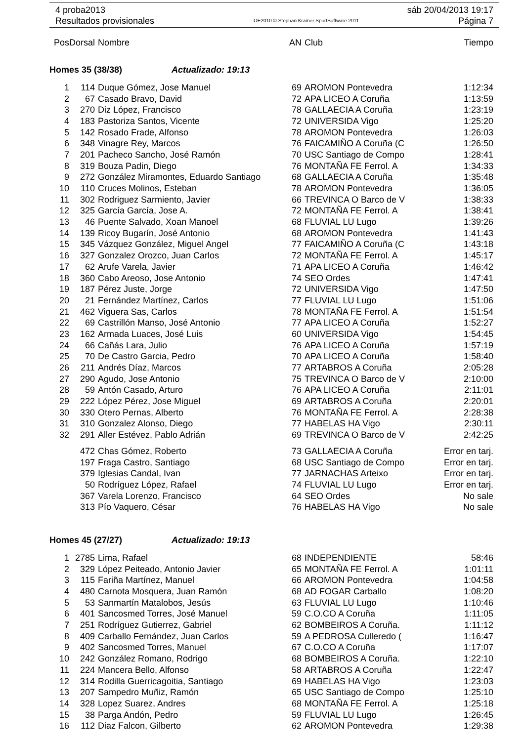4 proba2013 sáb 20/04/2013 19:17
Resultados provisionales OE2010 © Stephan Krämer SportSoftware 2011 Página 7
| Pos | Dorsal | Nombre | AN | Club | Tiempo |
| --- | --- | --- | --- | --- | --- |
| Homes 35 (38/38) Actualizado: 19:13 | | | | | |
| 1 | 114 | Duque Gómez, Jose Manuel | 69 | AROMON Pontevedra | 1:12:34 |
| 2 | 67 | Casado Bravo, David | 72 | APA LICEO A Coruña | 1:13:59 |
| 3 | 270 | Diz López, Francisco | 78 | GALLAECIA A Coruña | 1:23:19 |
| 4 | 183 | Pastoriza Santos, Vicente | 72 | UNIVERSIDA Vigo | 1:25:20 |
| 5 | 142 | Rosado Frade, Alfonso | 78 | AROMON Pontevedra | 1:26:03 |
| 6 | 348 | Vinagre Rey, Marcos | 76 | FAICAMIÑO A Coruña (C | 1:26:50 |
| 7 | 201 | Pacheco Sancho, José Ramón | 70 | USC Santiago de Compo | 1:28:41 |
| 8 | 319 | Bouza Padin, Diego | 76 | MONTAÑA FE Ferrol. A | 1:34:33 |
| 9 | 272 | González Miramontes, Eduardo Santiago | 68 | GALLAECIA A Coruña | 1:35:48 |
| 10 | 110 | Cruces Molinos, Esteban | 78 | AROMON Pontevedra | 1:36:05 |
| 11 | 302 | Rodriguez Sarmiento, Javier | 66 | TREVINCA O Barco de V | 1:38:33 |
| 12 | 325 | García García, Jose A. | 72 | MONTAÑA FE Ferrol. A | 1:38:41 |
| 13 | 46 | Puente Salvado, Xoan Manoel | 68 | FLUVIAL LU Lugo | 1:39:26 |
| 14 | 139 | Ricoy Bugarín, José Antonio | 68 | AROMON Pontevedra | 1:41:43 |
| 15 | 345 | Vázquez González, Miguel Angel | 77 | FAICAMIÑO A Coruña (C | 1:43:18 |
| 16 | 327 | Gonzalez Orozco, Juan Carlos | 72 | MONTAÑA FE Ferrol. A | 1:45:17 |
| 17 | 62 | Arufe Varela, Javier | 71 | APA LICEO A Coruña | 1:46:42 |
| 18 | 360 | Cabo Areoso, Jose Antonio | 74 | SEO Ordes | 1:47:41 |
| 19 | 187 | Pérez Juste, Jorge | 72 | UNIVERSIDA Vigo | 1:47:50 |
| 20 | 21 | Fernández Martínez, Carlos | 77 | FLUVIAL LU Lugo | 1:51:06 |
| 21 | 462 | Viguera Sas, Carlos | 78 | MONTAÑA FE Ferrol. A | 1:51:54 |
| 22 | 69 | Castrillón Manso, José Antonio | 77 | APA LICEO A Coruña | 1:52:27 |
| 23 | 162 | Armada Luaces, José Luis | 60 | UNIVERSIDA Vigo | 1:54:45 |
| 24 | 66 | Cañás Lara, Julio | 76 | APA LICEO A Coruña | 1:57:19 |
| 25 | 70 | De Castro Garcia, Pedro | 70 | APA LICEO A Coruña | 1:58:40 |
| 26 | 211 | Andrés Díaz, Marcos | 77 | ARTABROS A Coruña | 2:05:28 |
| 27 | 290 | Agudo, Jose Antonio | 75 | TREVINCA O Barco de V | 2:10:00 |
| 28 | 59 | Antón Casado, Arturo | 76 | APA LICEO A Coruña | 2:11:01 |
| 29 | 222 | López Pérez, Jose Miguel | 69 | ARTABROS A Coruña | 2:20:01 |
| 30 | 330 | Otero Pernas, Alberto | 76 | MONTAÑA FE Ferrol. A | 2:28:38 |
| 31 | 310 | Gonzalez Alonso, Diego | 77 | HABELAS HA Vigo | 2:30:11 |
| 32 | 291 | Aller Estévez, Pablo Adrián | 69 | TREVINCA O Barco de V | 2:42:25 |
| | 472 | Chas Gómez, Roberto | 73 | GALLAECIA A Coruña | Error en tarj. |
| | 197 | Fraga Castro, Santiago | 68 | USC Santiago de Compo | Error en tarj. |
| | 379 | Iglesias Candal, Ivan | 77 | JARNACHAS Arteixo | Error en tarj. |
| | 50 | Rodríguez López, Rafael | 74 | FLUVIAL LU Lugo | Error en tarj. |
| | 367 | Varela Lorenzo, Francisco | 64 | SEO Ordes | No sale |
| | 313 | Pío Vaquero, César | 76 | HABELAS HA Vigo | No sale |
| Homes 45 (27/27) Actualizado: 19:13 | | | | | |
| 1 | 2785 | Lima, Rafael | 68 | INDEPENDIENTE | 58:46 |
| 2 | 329 | López Peiteado, Antonio Javier | 65 | MONTAÑA FE Ferrol. A | 1:01:11 |
| 3 | 115 | Fariña Martínez, Manuel | 66 | AROMON Pontevedra | 1:04:58 |
| 4 | 480 | Carnota Mosquera, Juan Ramón | 68 | AD FOGAR Carballo | 1:08:20 |
| 5 | 53 | Sanmartín Matalobos, Jesús | 63 | FLUVIAL LU Lugo | 1:10:46 |
| 6 | 401 | Sancosmed Torres, José Manuel | 59 | C.O.CO A Coruña | 1:11:05 |
| 7 | 251 | Rodríguez Gutierrez, Gabriel | 62 | BOMBEIROS A Coruña. | 1:11:12 |
| 8 | 409 | Carballo Fernández, Juan Carlos | 59 | A PEDROSA Culleredo ( | 1:16:47 |
| 9 | 402 | Sancosmed Torres, Manuel | 67 | C.O.CO A Coruña | 1:17:07 |
| 10 | 242 | González Romano, Rodrigo | 68 | BOMBEIROS A Coruña. | 1:22:10 |
| 11 | 224 | Mancera Bello, Alfonso | 58 | ARTABROS A Coruña | 1:22:47 |
| 12 | 314 | Rodilla Guerricagoitia, Santiago | 69 | HABELAS HA Vigo | 1:23:03 |
| 13 | 207 | Sampedro Muñiz, Ramón | 65 | USC Santiago de Compo | 1:25:10 |
| 14 | 328 | Lopez Suarez, Andres | 68 | MONTAÑA FE Ferrol. A | 1:25:18 |
| 15 | 38 | Parga Andón, Pedro | 59 | FLUVIAL LU Lugo | 1:26:45 |
| 16 | 112 | Diaz Falcon, Gilberto | 62 | AROMON Pontevedra | 1:29:38 |